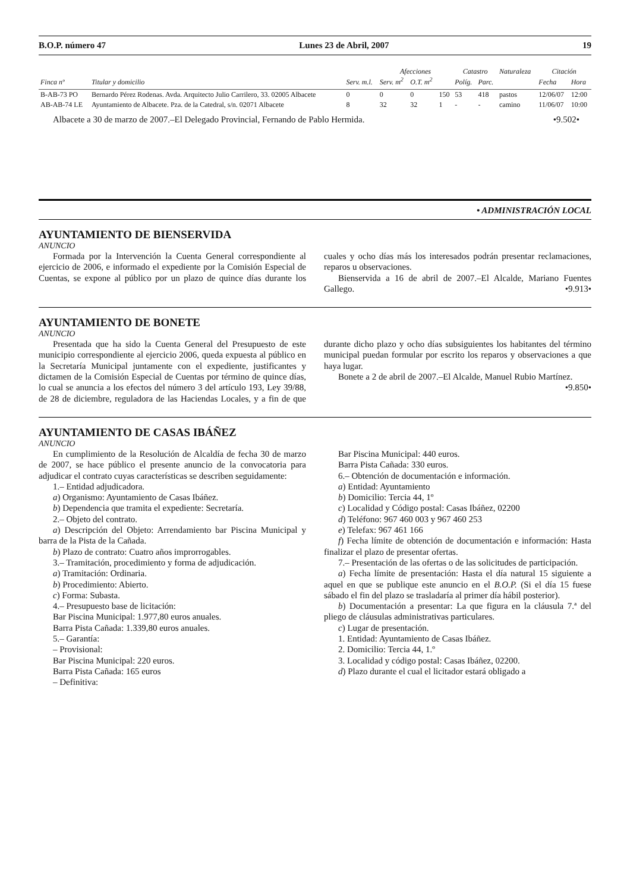B.O.P. número 47 Lunes 23 de Abril, 2007 19
| | | | Afecciones | | | Catastro | | Naturaleza | Citación | |
| --- | --- | --- | --- | --- | --- | --- | --- | --- | --- | --- |
| Finca nº | Titular y domicilio | Serv. m.l. | Serv. m<sup>2</sup> | O.T. m<sup>2</sup> | | Políg. | Parc. | | Fecha | Hora |
| B-AB-73 PO | Bernardo Pérez Rodenas. Avda. Arquitecto Julio Carrilero, 33. 02005 Albacete | 0 | 0 | 0 | 150 | 53 | 418 | pastos | 12/06/07 | 12:00 |
| AB-AB-74 LE | Ayuntamiento de Albacete. Pza. de la Catedral, s/n. 02071 Albacete | 8 | 32 | 32 | 1 | - | - | camino | 11/06/07 | 10:00 |
Albacete a 30 de marzo de 2007.–El Delegado Provincial, Fernando de Pablo Hermida. •9.502•
• ADMINISTRACIÓN LOCAL
AYUNTAMIENTO DE BIENSERVIDA
ANUNCIO
Formada por la Intervención la Cuenta General correspondiente al ejercicio de 2006, e informado el expediente por la Comisión Especial de Cuentas, se expone al público por un plazo de quince días durante los cuales y ocho días más los interesados podrán presentar reclamaciones, reparos u observaciones.
Bienservida a 16 de abril de 2007.–El Alcalde, Mariano Fuentes Gallego. •9.913•
AYUNTAMIENTO DE BONETE
ANUNCIO
Presentada que ha sido la Cuenta General del Presupuesto de este municipio correspondiente al ejercicio 2006, queda expuesta al público en la Secretaría Municipal juntamente con el expediente, justificantes y dictamen de la Comisión Especial de Cuentas por término de quince días, lo cual se anuncia a los efectos del número 3 del artículo 193, Ley 39/88, de 28 de diciembre, reguladora de las Haciendas Locales, y a fin de que durante dicho plazo y ocho días subsiguientes los habitantes del término municipal puedan formular por escrito los reparos y observaciones a que haya lugar.
Bonete a 2 de abril de 2007.–El Alcalde, Manuel Rubio Martínez.
•9.850•
AYUNTAMIENTO DE CASAS IBÁÑEZ
ANUNCIO
En cumplimiento de la Resolución de Alcaldía de fecha 30 de marzo de 2007, se hace público el presente anuncio de la convocatoria para adjudicar el contrato cuyas características se describen seguidamente:
1.– Entidad adjudicadora.
a) Organismo: Ayuntamiento de Casas Ibáñez.
b) Dependencia que tramita el expediente: Secretaría.
2.– Objeto del contrato.
a) Descripción del Objeto: Arrendamiento bar Piscina Municipal y barra de la Pista de la Cañada.
b) Plazo de contrato: Cuatro años improrrogables.
3.– Tramitación, procedimiento y forma de adjudicación.
a) Tramitación: Ordinaria.
b) Procedimiento: Abierto.
c) Forma: Subasta.
4.– Presupuesto base de licitación:
Bar Piscina Municipal: 1.977,80 euros anuales.
Barra Pista Cañada: 1.339,80 euros anuales.
5.– Garantía:
– Provisional:
Bar Piscina Municipal: 220 euros.
Barra Pista Cañada: 165 euros
– Definitiva:
Bar Piscina Municipal: 440 euros.
Barra Pista Cañada: 330 euros.
6.– Obtención de documentación e información.
a) Entidad: Ayuntamiento
b) Domicilio: Tercia 44, 1º
c) Localidad y Código postal: Casas Ibáñez, 02200
d) Teléfono: 967 460 003 y 967 460 253
e) Telefax: 967 461 166
f) Fecha límite de obtención de documentación e información: Hasta finalizar el plazo de presentar ofertas.
7.– Presentación de las ofertas o de las solicitudes de participación.
a) Fecha límite de presentación: Hasta el día natural 15 siguiente a aquel en que se publique este anuncio en el B.O.P. (Si el día 15 fuese sábado el fin del plazo se trasladaría al primer día hábil posterior).
b) Documentación a presentar: La que figura en la cláusula 7.ª del pliego de cláusulas administrativas particulares.
c) Lugar de presentación.
1. Entidad: Ayuntamiento de Casas Ibáñez.
2. Domicilio: Tercia 44, 1.º
3. Localidad y código postal: Casas Ibáñez, 02200.
d) Plazo durante el cual el licitador estará obligado a